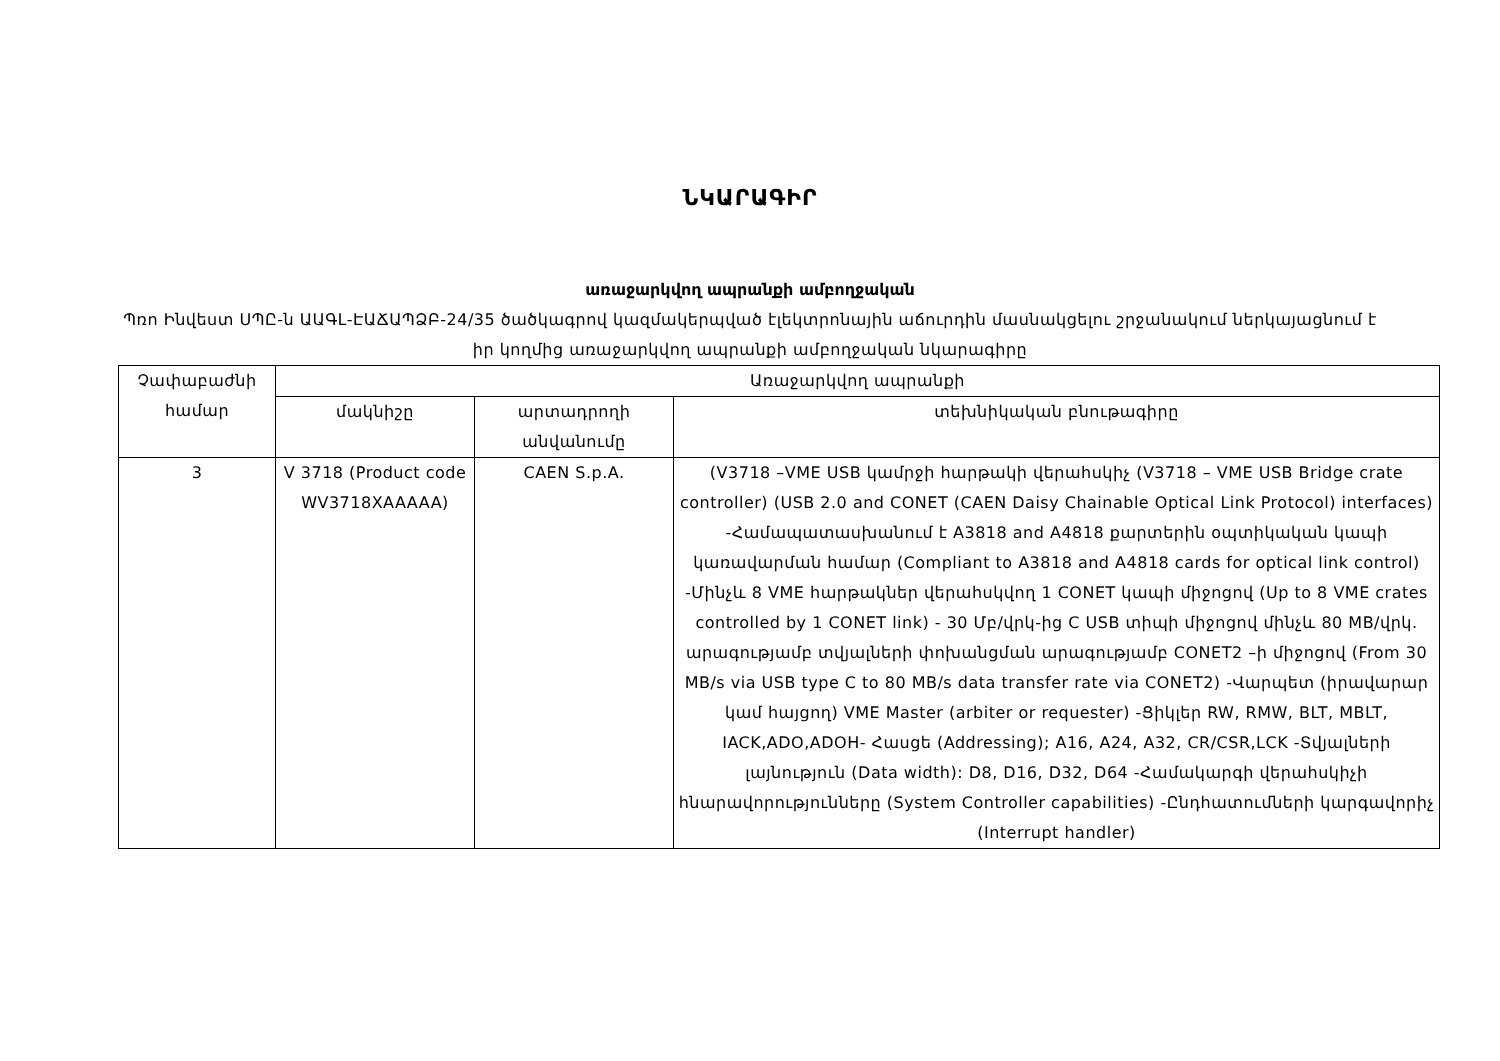ՆԿԱՐԱԳԻՐ
առաջարկվող ապրանքի ամբողջական
Պռո Ինվեստ ՍՊԸ-ն ԱԱԳԼ-ԷԱՃԱՊՁԲ-24/35 ծածկագրով կազմակերպված էլեկտրոնային աճուրդին մասնակցելու շրջանակում ներկայացնում է իր կողմից առաջարկվող ապրանքի ամբողջական նկարագիրը
| Չափաբաժնի համար | Առաջարկվող ապրանքի | | |
| --- | --- | --- | --- |
| | մակնիշը | արտադրողի անվանումը | տեխնիկական բնութագիրը |
| 3 | V 3718 (Product code WV3718XAAAAA) | CAEN S.p.A. | (V3718 –VME USB կամրջի հարթակի վերահսկիչ (V3718 – VME USB Bridge crate controller) (USB 2.0 and CONET (CAEN Daisy Chainable Optical Link Protocol) interfaces) -Համապատասխանում է A3818 and A4818 քարտերին օպտիկական կապի կառավարման համար (Compliant to A3818 and A4818 cards for optical link control) -Մինչև 8 VME հարթակներ վերահսկվող 1 CONET կապի միջոցով (Up to 8 VME crates controlled by 1 CONET link) - 30 Մբ/վրկ-ից C USB տիպի միջոցով մինչև 80 MB/վրկ. արագությամբ տվյալների փոխանցման արագությամբ CONET2 –ի միջոցով (From 30 MB/s via USB type C to 80 MB/s data transfer rate via CONET2) -Վարպետ (իրավարար կամ հայցող) VME Master (arbiter or requester) -Ցիկլեր RW, RMW, BLT, MBLT, IACK,ADO,ADOH- Հասցե (Addressing); A16, A24, A32, CR/CSR,LCK -Տվյալների լայնություն (Data width): D8, D16, D32, D64 -Համակարգի վերահսկիչի հնարավորությունները (System Controller capabilities) -Ընդհատումների կարգավորիչ (Interrupt handler) |